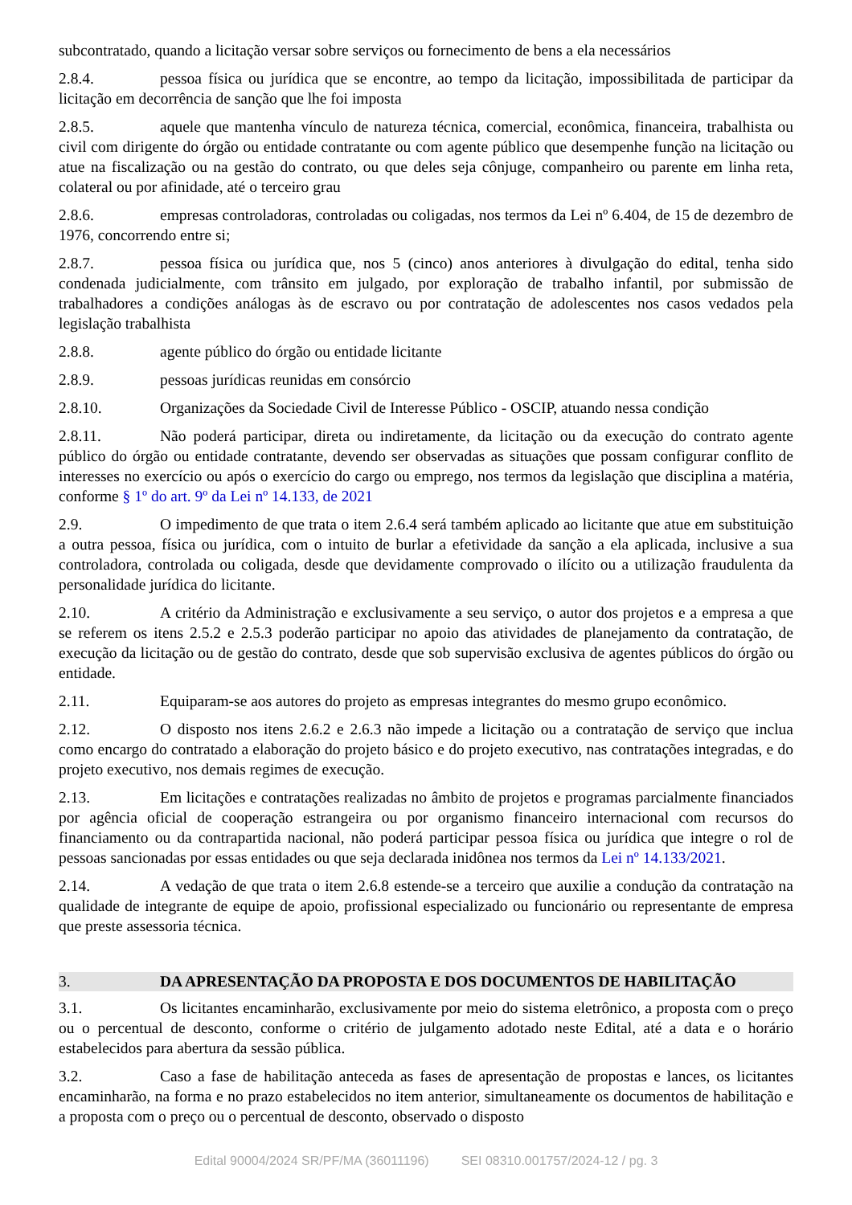subcontratado, quando a licitação versar sobre serviços ou fornecimento de bens a ela necessários
2.8.4. pessoa física ou jurídica que se encontre, ao tempo da licitação, impossibilitada de participar da licitação em decorrência de sanção que lhe foi imposta
2.8.5. aquele que mantenha vínculo de natureza técnica, comercial, econômica, financeira, trabalhista ou civil com dirigente do órgão ou entidade contratante ou com agente público que desempenhe função na licitação ou atue na fiscalização ou na gestão do contrato, ou que deles seja cônjuge, companheiro ou parente em linha reta, colateral ou por afinidade, até o terceiro grau
2.8.6. empresas controladoras, controladas ou coligadas, nos termos da Lei nº 6.404, de 15 de dezembro de 1976, concorrendo entre si;
2.8.7. pessoa física ou jurídica que, nos 5 (cinco) anos anteriores à divulgação do edital, tenha sido condenada judicialmente, com trânsito em julgado, por exploração de trabalho infantil, por submissão de trabalhadores a condições análogas às de escravo ou por contratação de adolescentes nos casos vedados pela legislação trabalhista
2.8.8. agente público do órgão ou entidade licitante
2.8.9. pessoas jurídicas reunidas em consórcio
2.8.10. Organizações da Sociedade Civil de Interesse Público - OSCIP, atuando nessa condição
2.8.11. Não poderá participar, direta ou indiretamente, da licitação ou da execução do contrato agente público do órgão ou entidade contratante, devendo ser observadas as situações que possam configurar conflito de interesses no exercício ou após o exercício do cargo ou emprego, nos termos da legislação que disciplina a matéria, conforme § 1º do art. 9º da Lei nº 14.133, de 2021
2.9. O impedimento de que trata o item 2.6.4 será também aplicado ao licitante que atue em substituição a outra pessoa, física ou jurídica, com o intuito de burlar a efetividade da sanção a ela aplicada, inclusive a sua controladora, controlada ou coligada, desde que devidamente comprovado o ilícito ou a utilização fraudulenta da personalidade jurídica do licitante.
2.10. A critério da Administração e exclusivamente a seu serviço, o autor dos projetos e a empresa a que se referem os itens 2.5.2 e 2.5.3 poderão participar no apoio das atividades de planejamento da contratação, de execução da licitação ou de gestão do contrato, desde que sob supervisão exclusiva de agentes públicos do órgão ou entidade.
2.11. Equiparam-se aos autores do projeto as empresas integrantes do mesmo grupo econômico.
2.12. O disposto nos itens 2.6.2 e 2.6.3 não impede a licitação ou a contratação de serviço que inclua como encargo do contratado a elaboração do projeto básico e do projeto executivo, nas contratações integradas, e do projeto executivo, nos demais regimes de execução.
2.13. Em licitações e contratações realizadas no âmbito de projetos e programas parcialmente financiados por agência oficial de cooperação estrangeira ou por organismo financeiro internacional com recursos do financiamento ou da contrapartida nacional, não poderá participar pessoa física ou jurídica que integre o rol de pessoas sancionadas por essas entidades ou que seja declarada inidônea nos termos da Lei nº 14.133/2021.
2.14. A vedação de que trata o item 2.6.8 estende-se a terceiro que auxilie a condução da contratação na qualidade de integrante de equipe de apoio, profissional especializado ou funcionário ou representante de empresa que preste assessoria técnica.
3. DA APRESENTAÇÃO DA PROPOSTA E DOS DOCUMENTOS DE HABILITAÇÃO
3.1. Os licitantes encaminharão, exclusivamente por meio do sistema eletrônico, a proposta com o preço ou o percentual de desconto, conforme o critério de julgamento adotado neste Edital, até a data e o horário estabelecidos para abertura da sessão pública.
3.2. Caso a fase de habilitação anteceda as fases de apresentação de propostas e lances, os licitantes encaminharão, na forma e no prazo estabelecidos no item anterior, simultaneamente os documentos de habilitação e a proposta com o preço ou o percentual de desconto, observado o disposto
Edital 90004/2024 SR/PF/MA (36011196) SEI 08310.001757/2024-12 / pg. 3